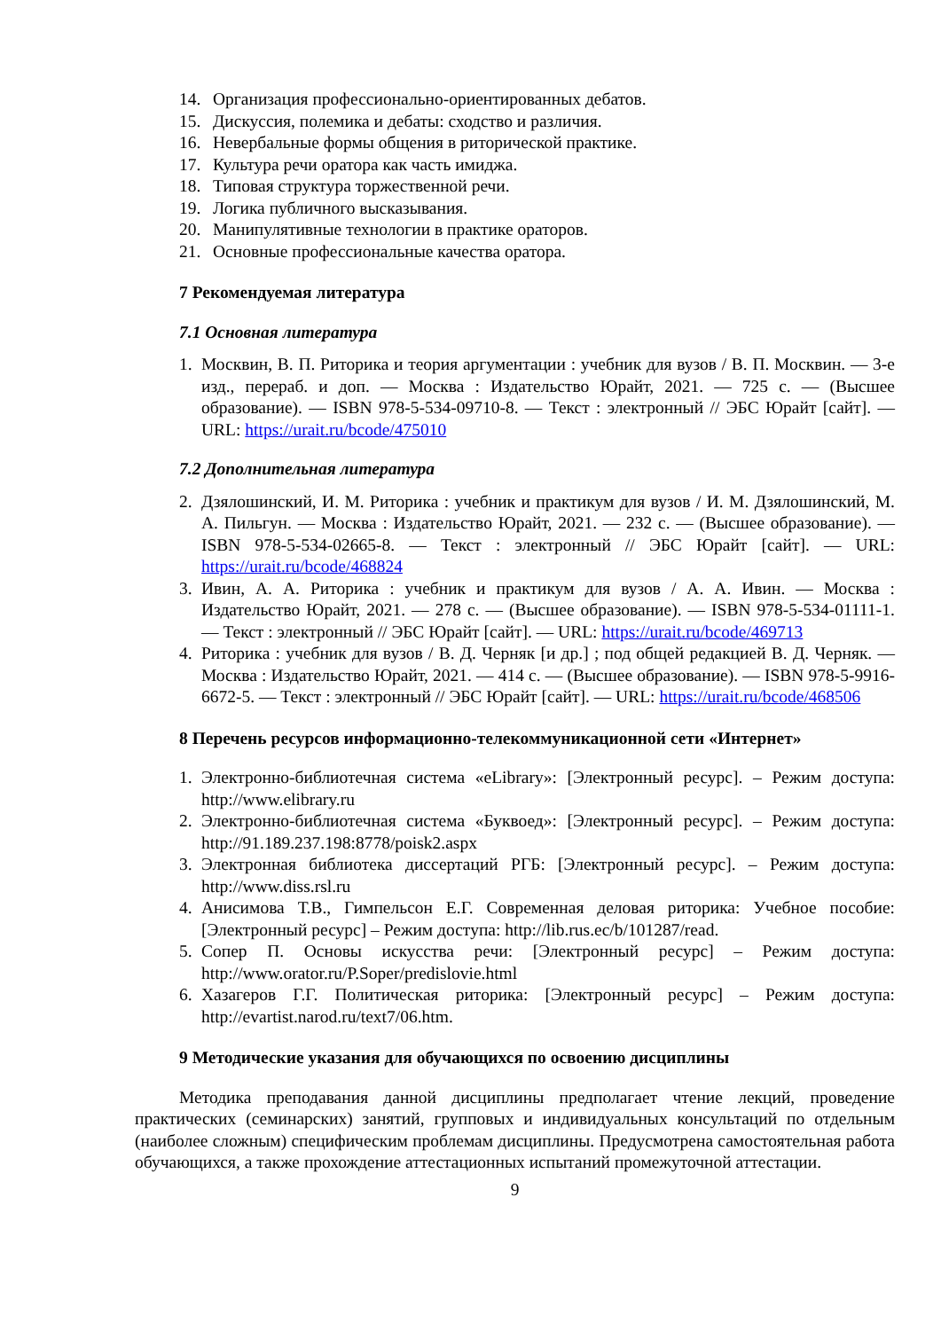14. Организация профессионально-ориентированных дебатов.
15. Дискуссия, полемика и дебаты: сходство и различия.
16. Невербальные формы общения в риторической практике.
17. Культура речи оратора как часть имиджа.
18. Типовая структура торжественной речи.
19. Логика публичного высказывания.
20. Манипулятивные технологии в практике ораторов.
21. Основные профессиональные качества оратора.
7 Рекомендуемая литература
7.1 Основная литература
1. Москвин, В. П. Риторика и теория аргументации : учебник для вузов / В. П. Москвин. — 3-е изд., перераб. и доп. — Москва : Издательство Юрайт, 2021. — 725 с. — (Высшее образование). — ISBN 978-5-534-09710-8. — Текст : электронный // ЭБС Юрайт [сайт]. — URL: https://urait.ru/bcode/475010
7.2 Дополнительная литература
2. Дзялошинский, И. М. Риторика : учебник и практикум для вузов / И. М. Дзялошинский, М. А. Пильгун. — Москва : Издательство Юрайт, 2021. — 232 с. — (Высшее образование). — ISBN 978-5-534-02665-8. — Текст : электронный // ЭБС Юрайт [сайт]. — URL: https://urait.ru/bcode/468824
3. Ивин, А. А. Риторика : учебник и практикум для вузов / А. А. Ивин. — Москва : Издательство Юрайт, 2021. — 278 с. — (Высшее образование). — ISBN 978-5-534-01111-1. — Текст : электронный // ЭБС Юрайт [сайт]. — URL: https://urait.ru/bcode/469713
4. Риторика : учебник для вузов / В. Д. Черняк [и др.] ; под общей редакцией В. Д. Черняк. — Москва : Издательство Юрайт, 2021. — 414 с. — (Высшее образование). — ISBN 978-5-9916-6672-5. — Текст : электронный // ЭБС Юрайт [сайт]. — URL: https://urait.ru/bcode/468506
8 Перечень ресурсов информационно-телекоммуникационной сети «Интернет»
1. Электронно-библиотечная система «eLibrary»: [Электронный ресурс]. – Режим доступа: http://www.elibrary.ru
2. Электронно-библиотечная система «Буквоед»: [Электронный ресурс]. – Режим доступа: http://91.189.237.198:8778/poisk2.aspx
3. Электронная библиотека диссертаций РГБ: [Электронный ресурс]. – Режим доступа: http://www.diss.rsl.ru
4. Анисимова Т.В., Гимпельсон Е.Г. Современная деловая риторика: Учебное пособие: [Электронный ресурс] – Режим доступа: http://lib.rus.ec/b/101287/read.
5. Сопер П. Основы искусства речи: [Электронный ресурс] – Режим доступа: http://www.orator.ru/P.Soper/predislovie.html
6. Хазагеров Г.Г. Политическая риторика: [Электронный ресурс] – Режим доступа: http://evartist.narod.ru/text7/06.htm.
9 Методические указания для обучающихся по освоению дисциплины
Методика преподавания данной дисциплины предполагает чтение лекций, проведение практических (семинарских) занятий, групповых и индивидуальных консультаций по отдельным (наиболее сложным) специфическим проблемам дисциплины. Предусмотрена самостоятельная работа обучающихся, а также прохождение аттестационных испытаний промежуточной аттестации.
9